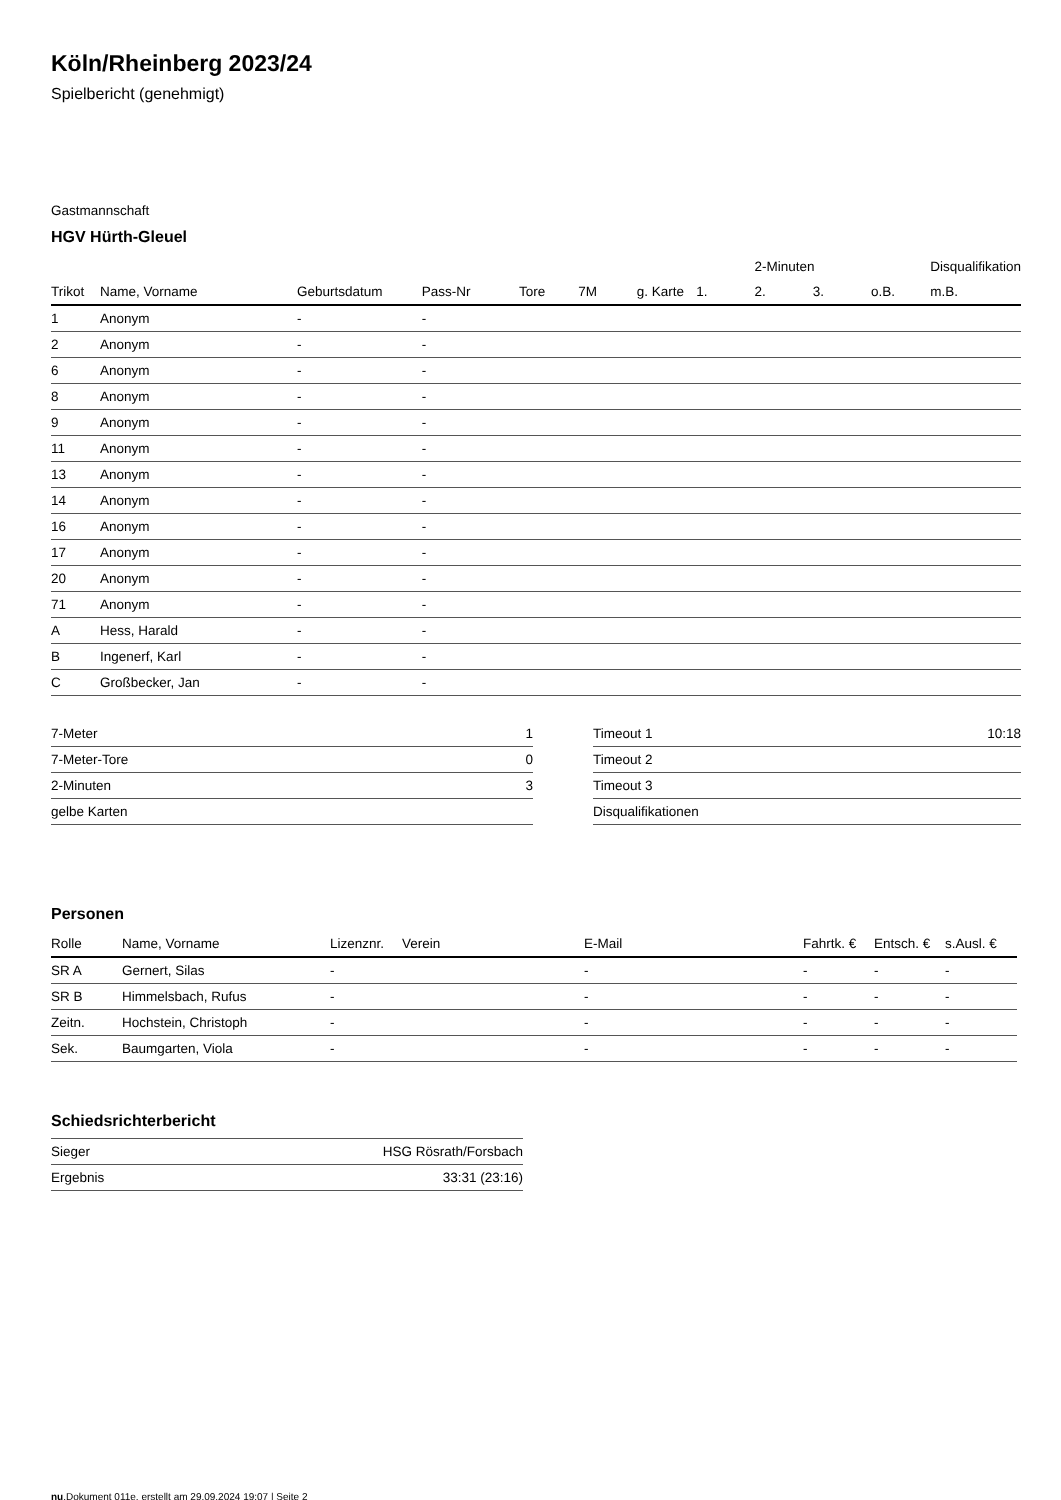Köln/Rheinberg 2023/24
Spielbericht (genehmigt)
Gastmannschaft
HGV Hürth-Gleuel
| | | | | | | | | 2-Minuten | | | Disqualifikation |
| Trikot | Name, Vorname | Geburtsdatum | Pass-Nr | Tore | 7M | g. Karte | 1. | 2. | 3. | o.B. | m.B. |
| 1 | Anonym | - | - | | | | | | | | |
| 2 | Anonym | - | - | | | | | | | | |
| 6 | Anonym | - | - | | | | | | | | |
| 8 | Anonym | - | - | | | | | | | | |
| 9 | Anonym | - | - | | | | | | | | |
| 11 | Anonym | - | - | | | | | | | | |
| 13 | Anonym | - | - | | | | | | | | |
| 14 | Anonym | - | - | | | | | | | | |
| 16 | Anonym | - | - | | | | | | | | |
| 17 | Anonym | - | - | | | | | | | | |
| 20 | Anonym | - | - | | | | | | | | |
| 71 | Anonym | - | - | | | | | | | | |
| A | Hess, Harald | - | - | | | | | | | | |
| B | Ingenerf, Karl | - | - | | | | | | | | |
| C | Großbecker, Jan | - | - | | | | | | | | |
| 7-Meter | 1 |
| 7-Meter-Tore | 0 |
| 2-Minuten | 3 |
| gelbe Karten | |
| Timeout 1 | 10:18 |
| Timeout 2 | |
| Timeout 3 | |
| Disqualifikationen | |
Personen
| Rolle | Name, Vorname | Lizenznr. | Verein | E-Mail | Fahrtk. € | Entsch. € | s.Ausl. € |
| --- | --- | --- | --- | --- | --- | --- | --- |
| SR A | Gernert, Silas | - | | - | - | - | - |
| SR B | Himmelsbach, Rufus | - | | - | - | - | - |
| Zeitn. | Hochstein, Christoph | - | | - | - | - | - |
| Sek. | Baumgarten, Viola | - | | - | - | - | - |
Schiedsrichterbericht
| Sieger | HSG Rösrath/Forsbach |
| Ergebnis | 33:31 (23:16) |
nu.Dokument 011e, erstellt am 29.09.2024 19:07 | Seite 2